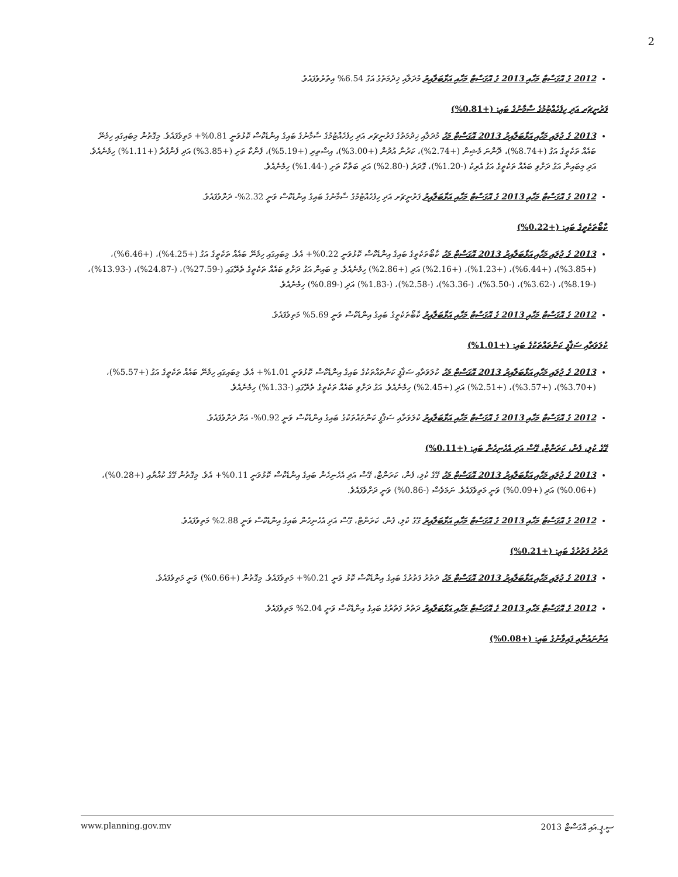2
2012 ގެ އޮގަސްޓް މަހާއި 2013 ގެ އޮގަސްޓް މަހާއި އަޅާބަލާއިރު މުދަލާއި ޚިދުމަތުގެ އަގު 6.54% އިތުރުވެފައެވެ.
ފަރުނީޗަރ އަދި ހިފެހެއްޓުމުގެ ސާމާނުގެ ބައި: (+0.81%)
2013 ގެ ޖުލައި މަހާއި އަޅާބަލާއިރު 2013 އޮގަސްޓް މަހު މުދަލާއި ޚިދުމަތުގެ ފަރުނީޗަރ އަދި ހިފެހެއްޓުމުގެ ސާމާނުގެ ބައިގެ އިންޑެކްސް ކޮޅުވަނީ 0.81%+ މަތިވެފައެވެ. މިގޮތުން މިބައިގައި ހިމެނޭ ބައެއް ތަކެތީގެ އަގު (+8.74%)، ދޮންނަ މެޝިން (+2.74%)، ކަރުނާ އުދުން (+3.00%)، އިސްތިރި (+5.19%)، ފެންކާ ތަށި (+3.85%) އަދި ފެންފުރާ (+1.11%) ހިމެނެއެވެ. އަދި މިބައިން އަގު ދަށްވި ބައެއް ތަކެތީގެ އަގު އެރިކު (-1.20%)، ގޮދަރު (-2.80%) އަދި ބަތްކާ ތަށި (-1.44%) ހިމެނެއެވެ.
2012 ގެ އޮގަސްޓް މަހާއި 2013 ގެ އޮގަސްޓް މަހާއި އަޅާބަލާއިރު ފަރުނީޗަރ އަދި ހިފެހެއްޓުމުގެ ސާމާނުގެ ބައިގެ އިންޑެކްސް ވަނީ 2.32%- ދަށްވެފައެވެ.
ކާބޯތަކެތީގެ ބައި: (+0.22%)
2013 ގެ ޖުލައި މަހާއި އަޅާބަލާއިރު 2013 އޮގަސްޓް މަހު ކާބޯތަކެތީގެ ބައިގެ އިންޑެކްސް ކޮޅުވަނީ 0.22%+ އެވެ. މިބައިގައި ހިމެނޭ ބައެއް ތަކެތީގެ އަގު (+4.25%)، (+6.46%)، (+3.85%)، (+6.44%)، (+1.23%)، (+2.16%) އަދި (+2.86%) ހިމެނެއެވެ. މި ބައިން އަގު ދަށްވި ބައެއް ތަކެތީގެ ތެރޭގައި (-27.59%)، (-24.87%)، (-13.93%)، (-8.19%)، (-3.62%)، (-3.50%)، (-3.36%)، (-2.58%)، (-1.83%) އަދި (-0.89%) ހިމެނެއެވެ.
2012 ގެ އޮގަސްޓް މަހާއި 2013 ގެ އޮގަސްޓް މަހާއި އަޅާބަލާއިރު ކާބޯތަކެތީގެ ބައިގެ އިންޑެކްސް ވަނީ 5.69% މަތިވެފައެވެ.
ކުލަވަރާއި ސަޤާފީ ކަންތައްތަކުގެ ބައި: (+1.01%)
2013 ގެ ޖުލައި މަހާއި އަޅާބަލާއިރު 2013 އޮގަސްޓް މަހު ކުލަވަރާއި ސަޤާފީ ކަންތައްތަކުގެ ބައިގެ އިންޑެކްސް ކޮޅުވަނީ 1.01%+ އެވެ. މިބައިގައި ހިމެނޭ ބައެއް ތަކެތީގެ އަގު (+5.57%)، (+3.70%)، (+3.57%)، (+2.51%) އަދި (+2.45%) ހިމެނެއެވެ. އަގު ދަށްވި ބައެއް ތަކެތީގެ ތެރޭގައި (-1.33%) ހިމެނެއެވެ.
2012 ގެ އޮގަސްޓް މަހާއި 2013 ގެ އޮގަސްޓް މަހާއި އަޅާބަލާއިރު ކުލަވަރާއި ސަޤާފީ ކަންތައްތަކުގެ ބައިގެ އިންޑެކްސް ވަނީ 0.92%- އަށް ދަށްވެފައެވެ.
ގޭގެ ކުލި، ފެން، ކަރަންޓް، ގޭސް އަދި އެހެނިހެން ބައި: (+0.11%)
2013 ގެ ޖުލައި މަހާއި އަޅާބަލާއިރު 2013 އޮގަސްޓް މަހު ގޭގެ ކުލި، ފެން، ކަރަންޓް، ގޭސް އަދި އެހެނިހެން ބައިގެ އިންޑެކްސް ކޮޅުވަނީ 0.11%+ އެވެ. މިގޮތުން ގޭގެ ކުއްޔާއި (+0.28%)، (+0.06%) އަދި (+0.09%) ވަނީ މަތިވެފައެވެ. ނަމަވެސް (-0.86%) ވަނީ ދަށްވެފައެވެ.
2012 ގެ އޮގަސްޓް މަހާއި 2013 ގެ އޮގަސްޓް މަހާއި އަޅާބަލާއިރު ގޭގެ ކުލި، ފެން، ކަރަންޓް، ގޭސް އަދި އެހެނިހެން ބައިގެ އިންޑެކްސް ވަނީ 2.88% މަތިވެފައެވެ.
ދަތުރު ފަތުރުގެ ބައި: (+0.21%)
2013 ގެ ޖުލައި މަހާއި އަޅާބަލާއިރު 2013 އޮގަސްޓް މަހު ދަތުރު ފަތުރުގެ ބައިގެ އިންޑެކްސް ކޮޅު ވަނީ 0.21%+ މަތިވެފައެވެ. މިގޮތުން (+0.66%) ވަނީ މަތިވެފައެވެ.
2012 ގެ އޮގަސްޓް މަހާއި 2013 ގެ އޮގަސްޓް މަހާއި އަޅާބަލާއިރު ދަތުރު ފަތުރުގެ ބައިގެ އިންޑެކްސް ވަނީ 2.04% މަތިވެފައެވެ.
އަންނައުނާއި ފައިވާނުގެ ބައި: (+0.08%)
www.planning.gov.mv ސީ.ޕީ.އައި އޮގަސްޓް 2013